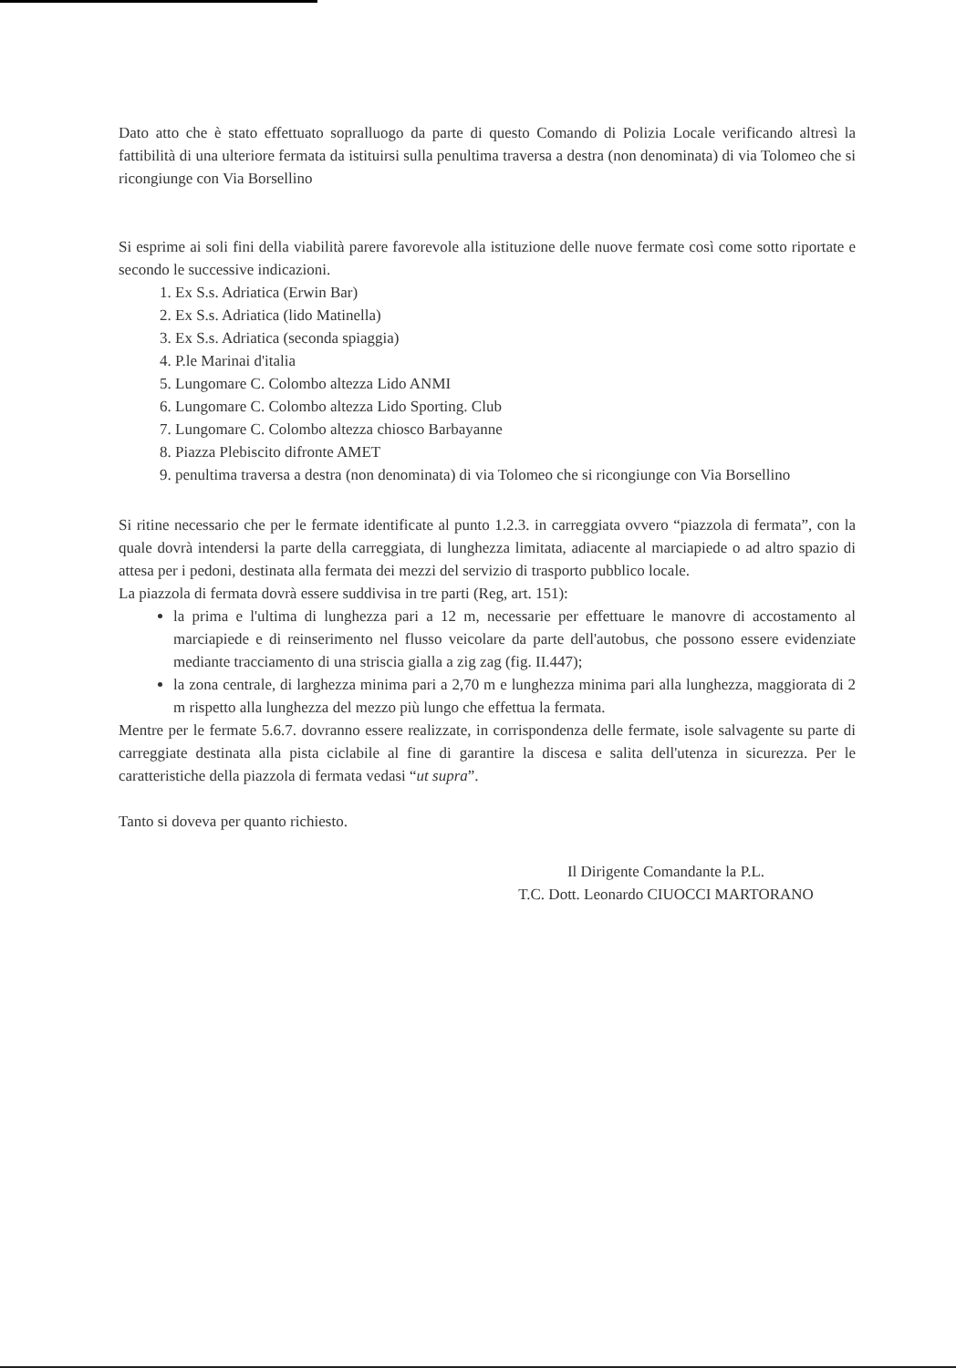Dato atto che è stato effettuato sopralluogo da parte di questo Comando di Polizia Locale verificando altresì la fattibilità di una ulteriore fermata da istituirsi sulla penultima traversa a destra (non denominata) di via Tolomeo che si ricongiunge con Via Borsellino
Si esprime ai soli fini della viabilità parere favorevole alla istituzione delle nuove fermate così come sotto riportate e secondo le successive indicazioni.
1. Ex S.s. Adriatica (Erwin Bar)
2. Ex S.s. Adriatica (lido Matinella)
3. Ex S.s. Adriatica (seconda spiaggia)
4. P.le Marinai d'italia
5. Lungomare C. Colombo altezza Lido ANMI
6. Lungomare C. Colombo altezza Lido Sporting. Club
7. Lungomare C. Colombo altezza chiosco Barbayanne
8. Piazza Plebiscito difronte AMET
9. penultima traversa a destra (non denominata) di via Tolomeo che si ricongiunge con Via Borsellino
Si ritine necessario che per le fermate identificate al punto 1.2.3. in carreggiata ovvero “piazzola di fermata”, con la quale dovrà intendersi la parte della carreggiata, di lunghezza limitata, adiacente al marciapiede o ad altro spazio di attesa per i pedoni, destinata alla fermata dei mezzi del servizio di trasporto pubblico locale.
La piazzola di fermata dovrà essere suddivisa in tre parti (Reg, art. 151):
la prima e l'ultima di lunghezza pari a 12 m, necessarie per effettuare le manovre di accostamento al marciapiede e di reinserimento nel flusso veicolare da parte dell'autobus, che possono essere evidenziate mediante tracciamento di una striscia gialla a zig zag (fig. II.447);
la zona centrale, di larghezza minima pari a 2,70 m e lunghezza minima pari alla lunghezza, maggiorata di 2 m rispetto alla lunghezza del mezzo più lungo che effettua la fermata.
Mentre per le fermate 5.6.7. dovranno essere realizzate, in corrispondenza delle fermate, isole salvagente su parte di carreggiate destinata alla pista ciclabile al fine di garantire la discesa e salita dell'utenza in sicurezza. Per le caratteristiche della piazzola di fermata vedasi “ut supra”.
Tanto si doveva per quanto richiesto.
Il Dirigente Comandante la P.L.
T.C. Dott. Leonardo CIUOCCI MARTORANO